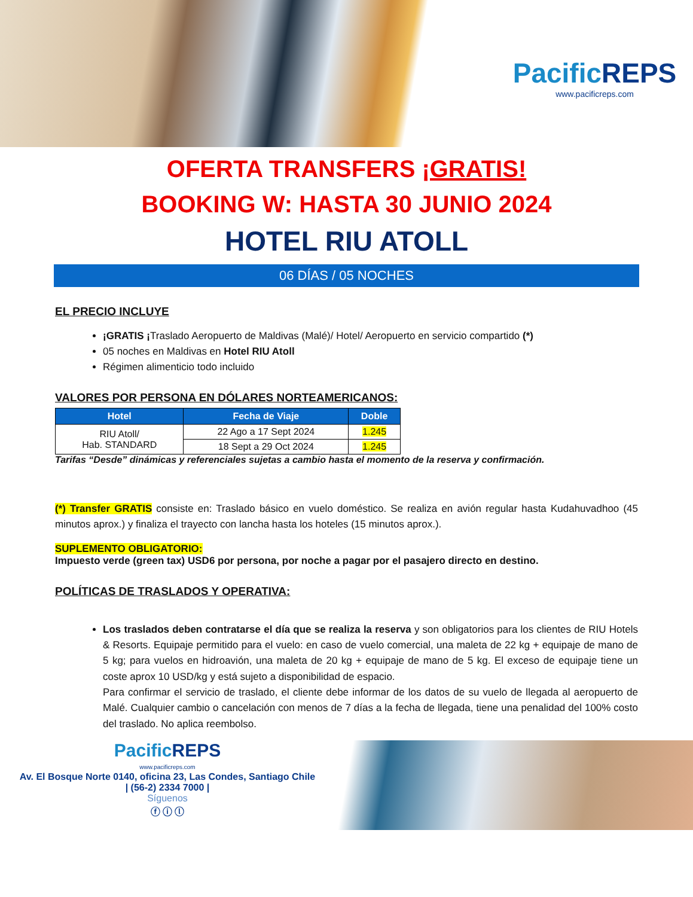PacificREPS
www.pacificreps.com
OFERTA TRANSFERS ¡GRATIS!
BOOKING W: HASTA 30 JUNIO 2024
HOTEL RIU ATOLL
06 DÍAS / 05 NOCHES
EL PRECIO INCLUYE
¡GRATIS ¡Traslado Aeropuerto de Maldivas (Malé)/ Hotel/ Aeropuerto en servicio compartido (*)
05 noches en Maldivas en Hotel RIU Atoll
Régimen alimenticio todo incluido
VALORES POR PERSONA EN DÓLARES NORTEAMERICANOS:
| Hotel | Fecha de Viaje | Doble |
| --- | --- | --- |
| RIU Atoll/ Hab. STANDARD | 22 Ago a 17 Sept 2024 | 1.245 |
| | 18 Sept a 29 Oct 2024 | 1.245 |
Tarifas “Desde” dinámicas y referenciales sujetas a cambio hasta el momento de la reserva y confirmación.
(*) Transfer GRATIS consiste en: Traslado básico en vuelo doméstico. Se realiza en avión regular hasta Kudahuvadhoo (45 minutos aprox.) y finaliza el trayecto con lancha hasta los hoteles (15 minutos aprox.).
SUPLEMENTO OBLIGATORIO:
Impuesto verde (green tax) USD6 por persona, por noche a pagar por el pasajero directo en destino.
POLÍTICAS DE TRASLADOS Y OPERATIVA:
Los traslados deben contratarse el día que se realiza la reserva y son obligatorios para los clientes de RIU Hotels & Resorts. Equipaje permitido para el vuelo: en caso de vuelo comercial, una maleta de 22 kg + equipaje de mano de 5 kg; para vuelos en hidroavión, una maleta de 20 kg + equipaje de mano de 5 kg. El exceso de equipaje tiene un coste aprox 10 USD/kg y está sujeto a disponibilidad de espacio.
Para confirmar el servicio de traslado, el cliente debe informar de los datos de su vuelo de llegada al aeropuerto de Malé. Cualquier cambio o cancelación con menos de 7 días a la fecha de llegada, tiene una penalidad del 100% costo del traslado. No aplica reembolso.
PacificREPS
www.pacificreps.com
Av. El Bosque Norte 0140, oficina 23, Las Condes, Santiago Chile
| (56-2) 2334 7000 |
Síguenos
ⓕ ⓘ ⓛ